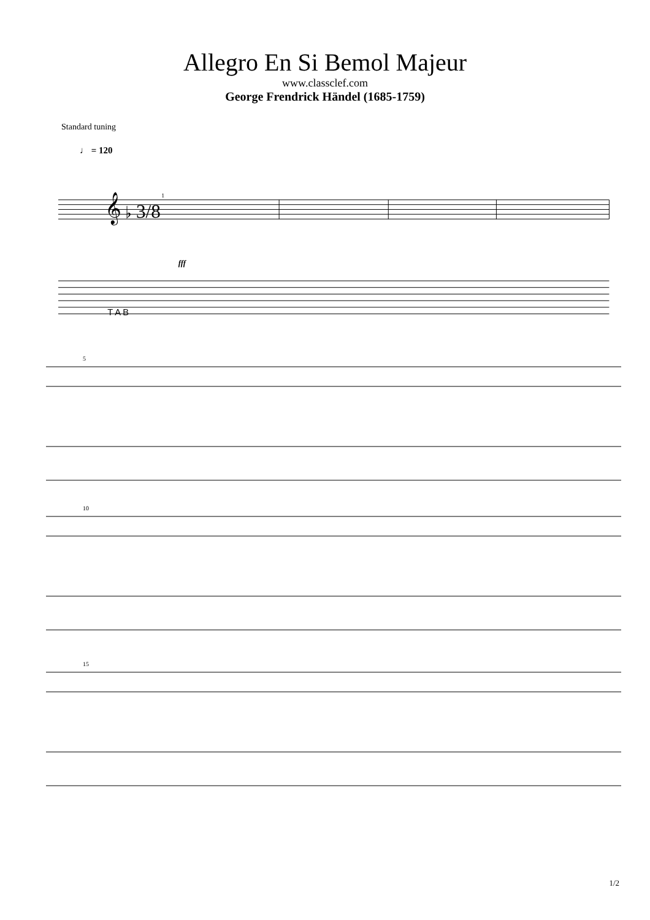Allegro En Si Bemol Majeur
www.classclef.com
George Frendrick Händel (1685-1759)
Standard tuning
♩ = 120
𝄞 ♭ 3/8
1
fff
T A B
5
10
15
1/2